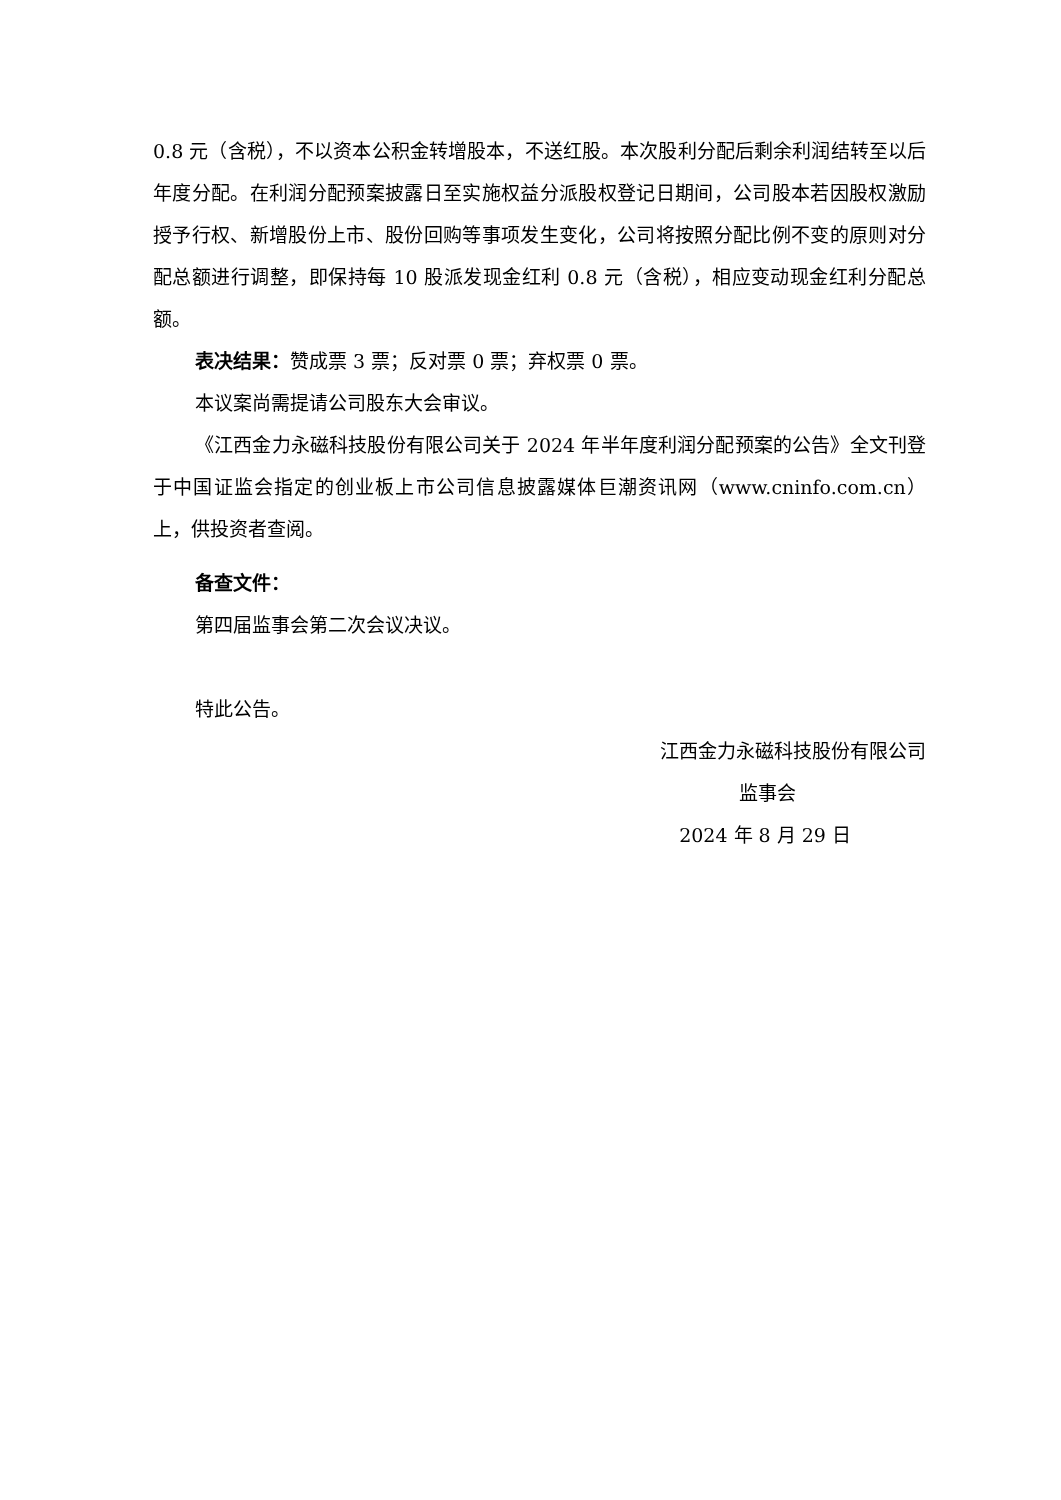0.8 元（含税），不以资本公积金转增股本，不送红股。本次股利分配后剩余利润结转至以后年度分配。在利润分配预案披露日至实施权益分派股权登记日期间，公司股本若因股权激励授予行权、新增股份上市、股份回购等事项发生变化，公司将按照分配比例不变的原则对分配总额进行调整，即保持每 10 股派发现金红利 0.8 元（含税），相应变动现金红利分配总额。
表决结果：赞成票 3 票；反对票 0 票；弃权票 0 票。
本议案尚需提请公司股东大会审议。
《江西金力永磁科技股份有限公司关于 2024 年半年度利润分配预案的公告》全文刊登于中国证监会指定的创业板上市公司信息披露媒体巨潮资讯网（www.cninfo.com.cn）上，供投资者查阅。
备查文件：
第四届监事会第二次会议决议。
特此公告。
江西金力永磁科技股份有限公司
监事会
2024 年 8 月 29 日